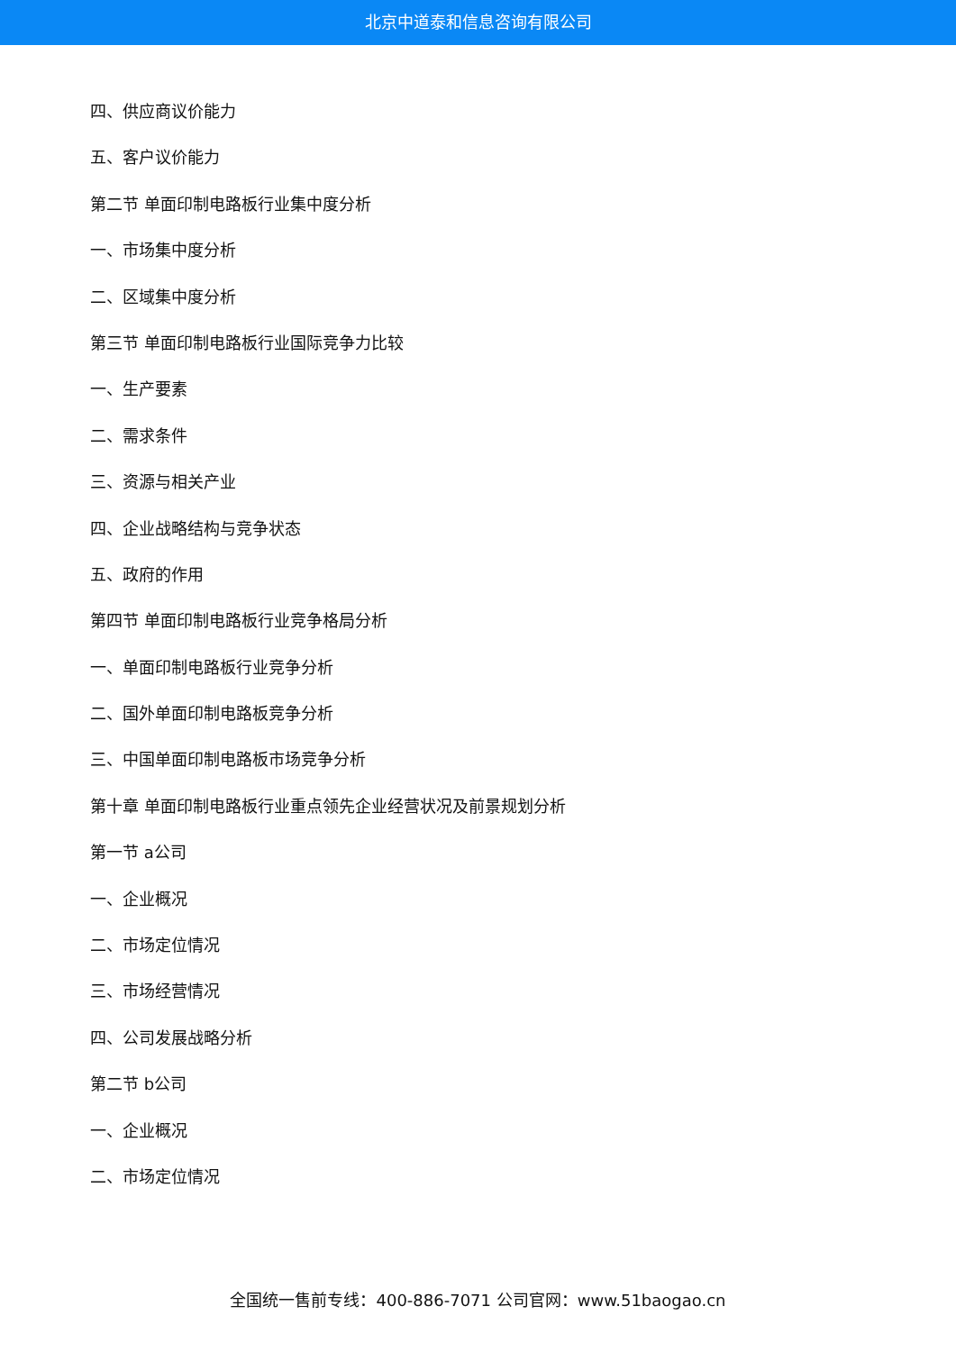北京中道泰和信息咨询有限公司
四、供应商议价能力
五、客户议价能力
第二节 单面印制电路板行业集中度分析
一、市场集中度分析
二、区域集中度分析
第三节 单面印制电路板行业国际竞争力比较
一、生产要素
二、需求条件
三、资源与相关产业
四、企业战略结构与竞争状态
五、政府的作用
第四节 单面印制电路板行业竞争格局分析
一、单面印制电路板行业竞争分析
二、国外单面印制电路板竞争分析
三、中国单面印制电路板市场竞争分析
第十章 单面印制电路板行业重点领先企业经营状况及前景规划分析
第一节 a公司
一、企业概况
二、市场定位情况
三、市场经营情况
四、公司发展战略分析
第二节 b公司
一、企业概况
二、市场定位情况
全国统一售前专线：400-886-7071 公司官网：www.51baogao.cn